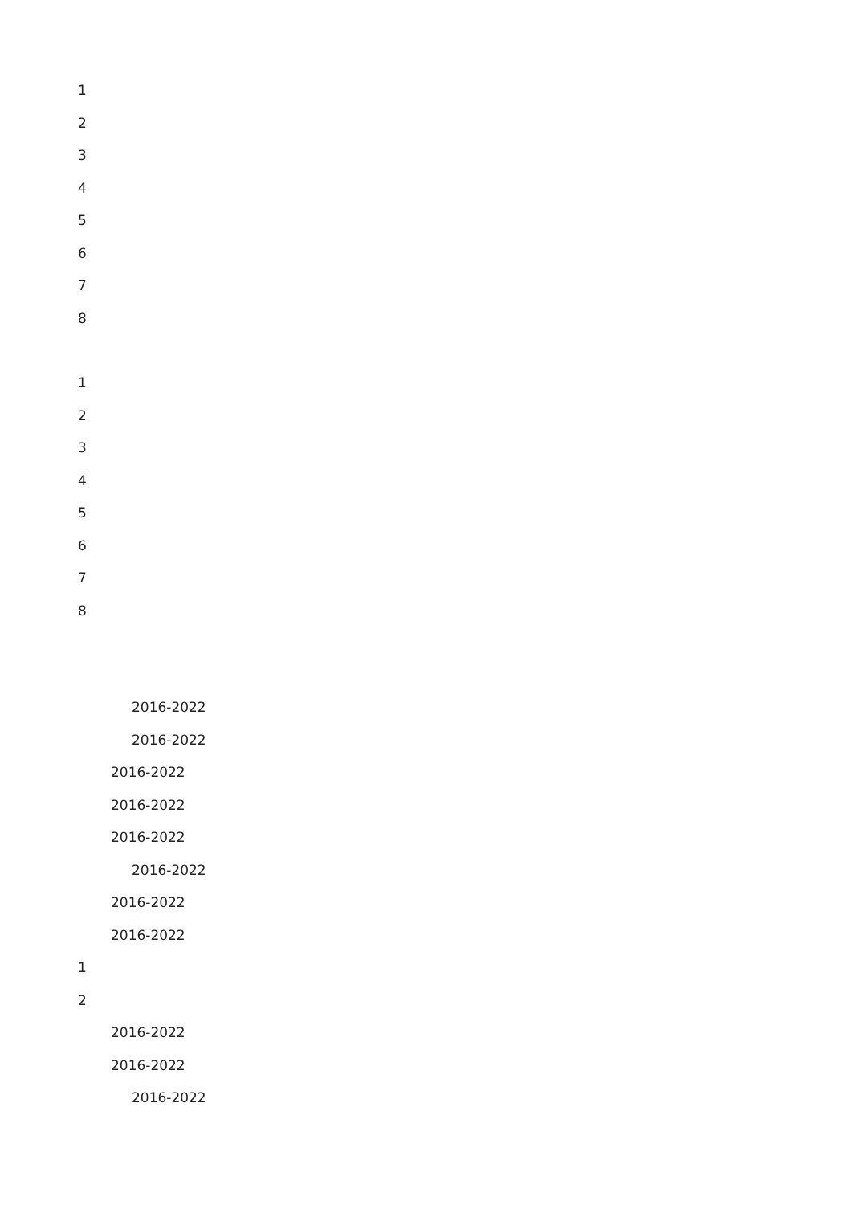1
2
3
4
5
6
7
8
1
2
3
4
5
6
7
8
2016-2022
2016-2022
2016-2022
2016-2022
2016-2022
2016-2022
2016-2022
2016-2022
1
2
2016-2022
2016-2022
2016-2022